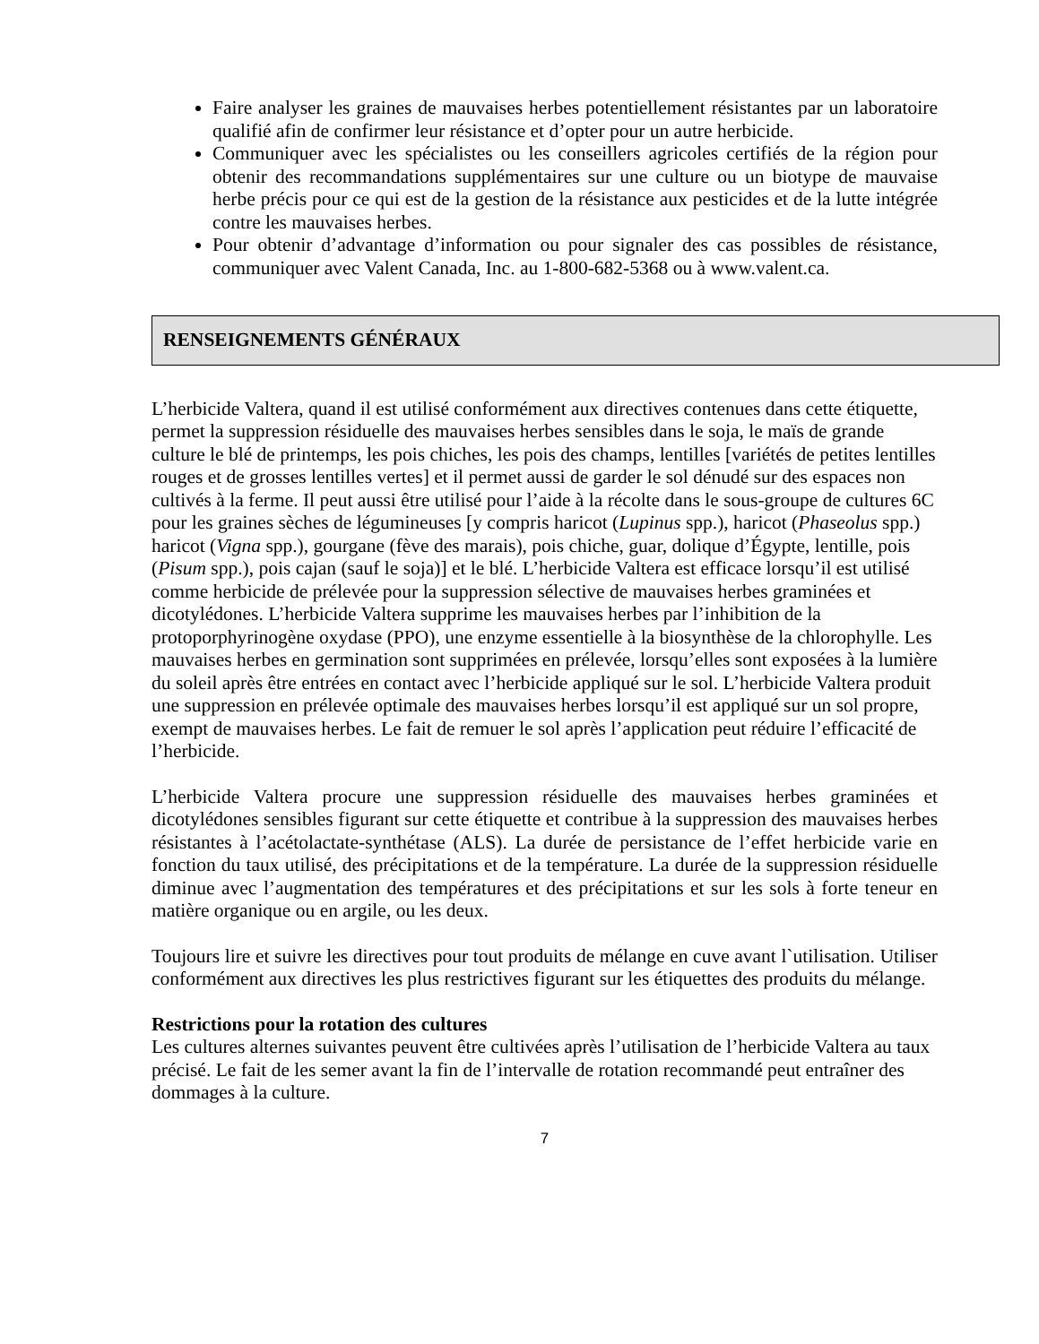Faire analyser les graines de mauvaises herbes potentiellement résistantes par un laboratoire qualifié afin de confirmer leur résistance et d’opter pour un autre herbicide.
Communiquer avec les spécialistes ou les conseillers agricoles certifiés de la région pour obtenir des recommandations supplémentaires sur une culture ou un biotype de mauvaise herbe précis pour ce qui est de la gestion de la résistance aux pesticides et de la lutte intégrée contre les mauvaises herbes.
Pour obtenir d’advantage d’information ou pour signaler des cas possibles de résistance, communiquer avec Valent Canada, Inc. au 1-800-682-5368 ou à www.valent.ca.
RENSEIGNEMENTS GÉNÉRAUX
L’herbicide Valtera, quand il est utilisé conformément aux directives contenues dans cette étiquette, permet la suppression résiduelle des mauvaises herbes sensibles dans le soja, le maïs de grande culture le blé de printemps, les pois chiches, les pois des champs, lentilles [variétés de petites lentilles rouges et de grosses lentilles vertes] et il permet aussi de garder le sol dénudé sur des espaces non cultivés à la ferme. Il peut aussi être utilisé pour l’aide à la récolte dans le sous-groupe de cultures 6C pour les graines sèches de légumineuses [y compris haricot (Lupinus spp.), haricot (Phaseolus spp.) haricot (Vigna spp.), gourgane (fève des marais), pois chiche, guar, dolique d’Égypte, lentille, pois (Pisum spp.), pois cajan (sauf le soja)] et le blé. L’herbicide Valtera est efficace lorsqu’il est utilisé comme herbicide de prélevée pour la suppression sélective de mauvaises herbes graminées et dicotylédones. L’herbicide Valtera supprime les mauvaises herbes par l’inhibition de la protoporphyrinogène oxydase (PPO), une enzyme essentielle à la biosynthèse de la chlorophylle. Les mauvaises herbes en germination sont supprimées en prélevée, lorsqu’elles sont exposées à la lumière du soleil après être entrées en contact avec l’herbicide appliqué sur le sol. L’herbicide Valtera produit une suppression en prélevée optimale des mauvaises herbes lorsqu’il est appliqué sur un sol propre, exempt de mauvaises herbes. Le fait de remuer le sol après l’application peut réduire l’efficacité de l’herbicide.
L’herbicide Valtera procure une suppression résiduelle des mauvaises herbes graminées et dicotylédones sensibles figurant sur cette étiquette et contribue à la suppression des mauvaises herbes résistantes à l’acétolactate-synthétase (ALS). La durée de persistance de l’effet herbicide varie en fonction du taux utilisé, des précipitations et de la température. La durée de la suppression résiduelle diminue avec l’augmentation des températures et des précipitations et sur les sols à forte teneur en matière organique ou en argile, ou les deux.
Toujours lire et suivre les directives pour tout produits de mélange en cuve avant l`utilisation. Utiliser conformément aux directives les plus restrictives figurant sur les étiquettes des produits du mélange.
Restrictions pour la rotation des cultures
Les cultures alternes suivantes peuvent être cultivées après l’utilisation de l’herbicide Valtera au taux précisé. Le fait de les semer avant la fin de l’intervalle de rotation recommandé peut entraîner des dommages à la culture.
7